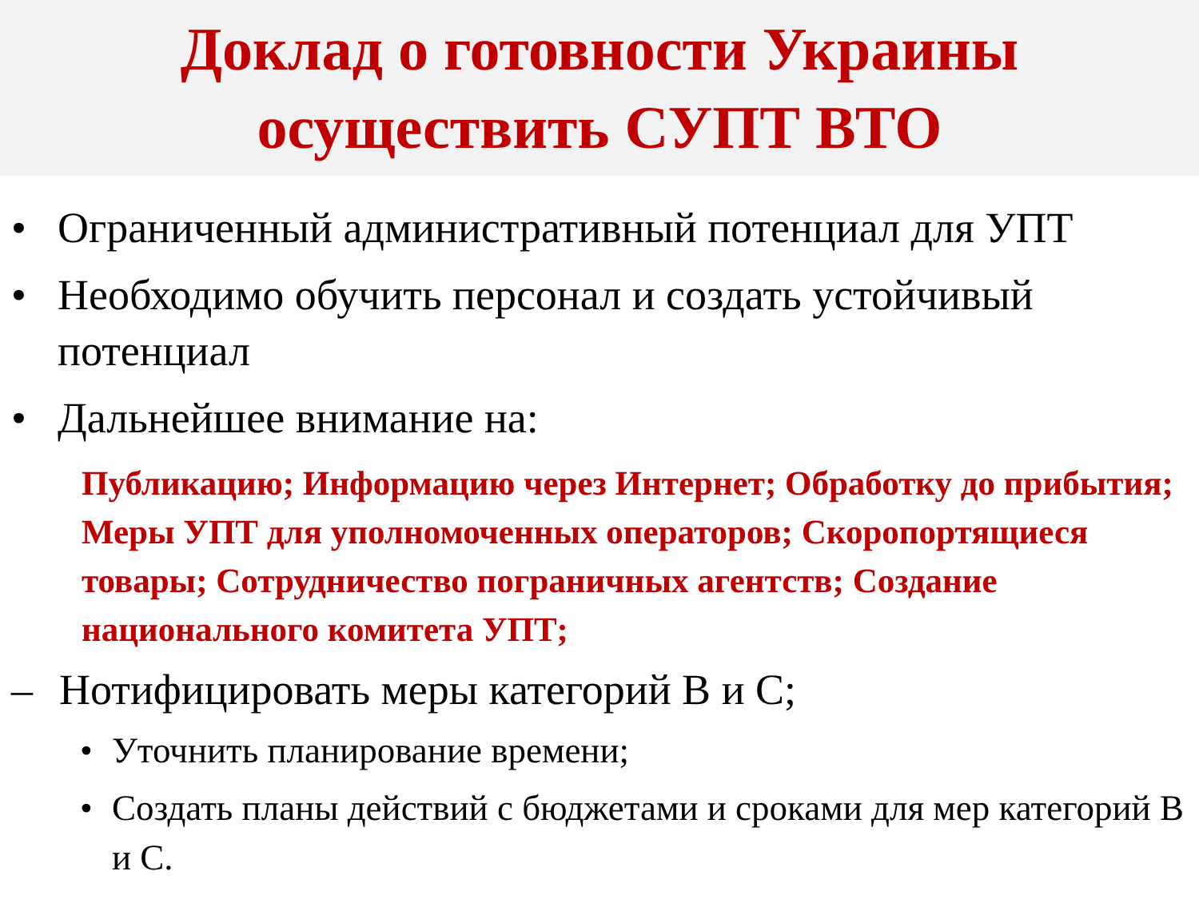Доклад о готовности Украины
осуществить СУПТ ВТО
• Ограниченный административный потенциал для УПТ
• Необходимо обучить персонал и создать устойчивый потенциал
• Дальнейшее внимание на:
Публикацию; Информацию через Интернет; Обработку до прибытия; Меры УПТ для уполномоченных операторов; Скоропортящиеся товары; Сотрудничество пограничных агентств; Создание национального комитета УПТ;
– Нотифицировать меры категорий B и C;
• Уточнить планирование времени;
• Создать планы действий с бюджетами и сроками для мер категорий B и C.